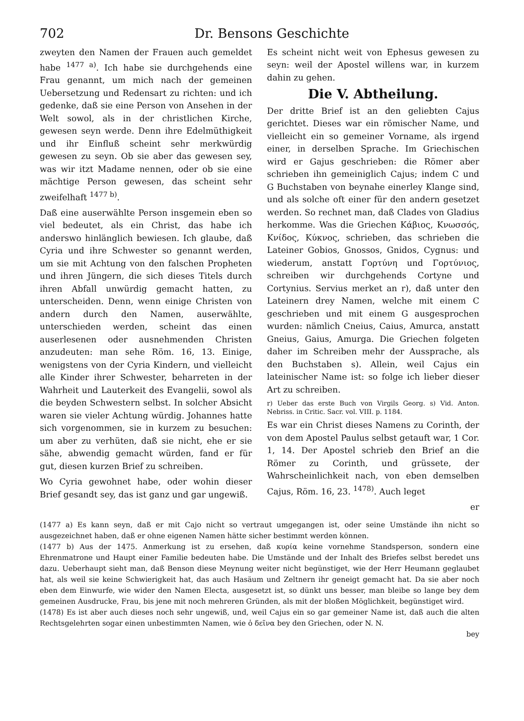702 Dr. Bensons Geschichte
zweyten den Namen der Frauen auch gemeldet habe <sup>1477 a)</sup>. Ich habe sie durchgehends eine Frau genannt, um mich nach der gemeinen Uebersetzung und Redensart zu richten: und ich gedenke, daß sie eine Person von Ansehen in der Welt sowol, als in der christlichen Kirche, gewesen seyn werde. Denn ihre Edelmüthigkeit und ihr Einfluß scheint sehr merkwürdig gewesen zu seyn. Ob sie aber das gewesen sey, was wir itzt Madame nennen, oder ob sie eine mächtige Person gewesen, das scheint sehr zweifelhaft <sup>1477 b)</sup>.
Daß eine auserwählte Person insgemein eben so viel bedeutet, als ein Christ, das habe ich anderswo hinlänglich bewiesen. Ich glaube, daß Cyria und ihre Schwester so genannt werden, um sie mit Achtung von den falschen Propheten und ihren Jüngern, die sich dieses Titels durch ihren Abfall unwürdig gemacht hatten, zu unterscheiden. Denn, wenn einige Christen von andern durch den Namen, auserwählte, unterschieden werden, scheint das einen auserlesenen oder ausnehmenden Christen anzudeuten: man sehe Röm. 16, 13. Einige, wenigstens von der Cyria Kindern, und vielleicht alle Kinder ihrer Schwester, beharreten in der Wahrheit und Lauterkeit des Evangelii, sowol als die beyden Schwestern selbst. In solcher Absicht waren sie vieler Achtung würdig. Johannes hatte sich vorgenommen, sie in kurzem zu besuchen: um aber zu verhüten, daß sie nicht, ehe er sie sähe, abwendig gemacht würden, fand er für gut, diesen kurzen Brief zu schreiben.
Wo Cyria gewohnet habe, oder wohin dieser Brief gesandt sey, das ist ganz und gar ungewiß.
Es scheint nicht weit von Ephesus gewesen zu seyn: weil der Apostel willens war, in kurzem dahin zu gehen.
Die V. Abtheilung.
Der dritte Brief ist an den geliebten Cajus gerichtet. Dieses war ein römischer Name, und vielleicht ein so gemeiner Vorname, als irgend einer, in derselben Sprache. Im Griechischen wird er Gajus geschrieben: die Römer aber schrieben ihn gemeiniglich Cajus; indem C und G Buchstaben von beynahe einerley Klange sind, und als solche oft einer für den andern gesetzet werden. So rechnet man, daß Clades von Gladius herkomme. Was die Griechen Κάβιος, Κνωσσός, Κνίδος, Κύκνος, schrieben, das schrieben die Lateiner Gobios, Gnossos, Gnidos, Cygnus: und wiederum, anstatt Γορτύνη und Γορτύνιος, schreiben wir durchgehends Cortyne und Cortynius. Servius merket an r), daß unter den Lateinern drey Namen, welche mit einem C geschrieben und mit einem G ausgesprochen wurden: nämlich Cneius, Caius, Amurca, anstatt Gneius, Gaius, Amurga. Die Griechen folgeten daher im Schreiben mehr der Aussprache, als den Buchstaben s). Allein, weil Cajus ein lateinischer Name ist: so folge ich lieber dieser Art zu schreiben.
r) Ueber das erste Buch von Virgils Georg. s) Vid. Anton. Nebriss. in Critic. Sacr. vol. VIII. p. 1184.
Es war ein Christ dieses Namens zu Corinth, der von dem Apostel Paulus selbst getauft war, 1 Cor. 1, 14. Der Apostel schrieb den Brief an die Römer zu Corinth, und grüssete, der Wahrscheinlichkeit nach, von eben demselben Cajus, Röm. 16, 23. <sup>1478)</sup>. Auch leget
er
(1477 a) Es kann seyn, daß er mit Cajo nicht so vertraut umgegangen ist, oder seine Umstände ihn nicht so ausgezeichnet haben, daß er ohne eigenen Namen hätte sicher bestimmt werden können.
(1477 b) Aus der 1475. Anmerkung ist zu ersehen, daß κυρία keine vornehme Standsperson, sondern eine Ehrenmatrone und Haupt einer Familie bedeuten habe. Die Umstände und der Inhalt des Briefes selbst beredet uns dazu. Ueberhaupt sieht man, daß Benson diese Meynung weiter nicht begünstiget, wie der Herr Heumann geglaubet hat, als weil sie keine Schwierigkeit hat, das auch Hasäum und Zeltnern ihr geneigt gemacht hat. Da sie aber noch eben dem Einwurfe, wie wider den Namen Electa, ausgesetzt ist, so dünkt uns besser, man bleibe so lange bey dem gemeinen Ausdrucke, Frau, bis jene mit noch mehreren Gründen, als mit der bloßen Möglichkeit, begünstiget wird.
(1478) Es ist aber auch dieses noch sehr ungewiß, und, weil Cajus ein so gar gemeiner Name ist, daß auch die alten Rechtsgelehrten sogar einen unbestimmten Namen, wie ὁ δεῖνα bey den Griechen, oder N. N.
bey